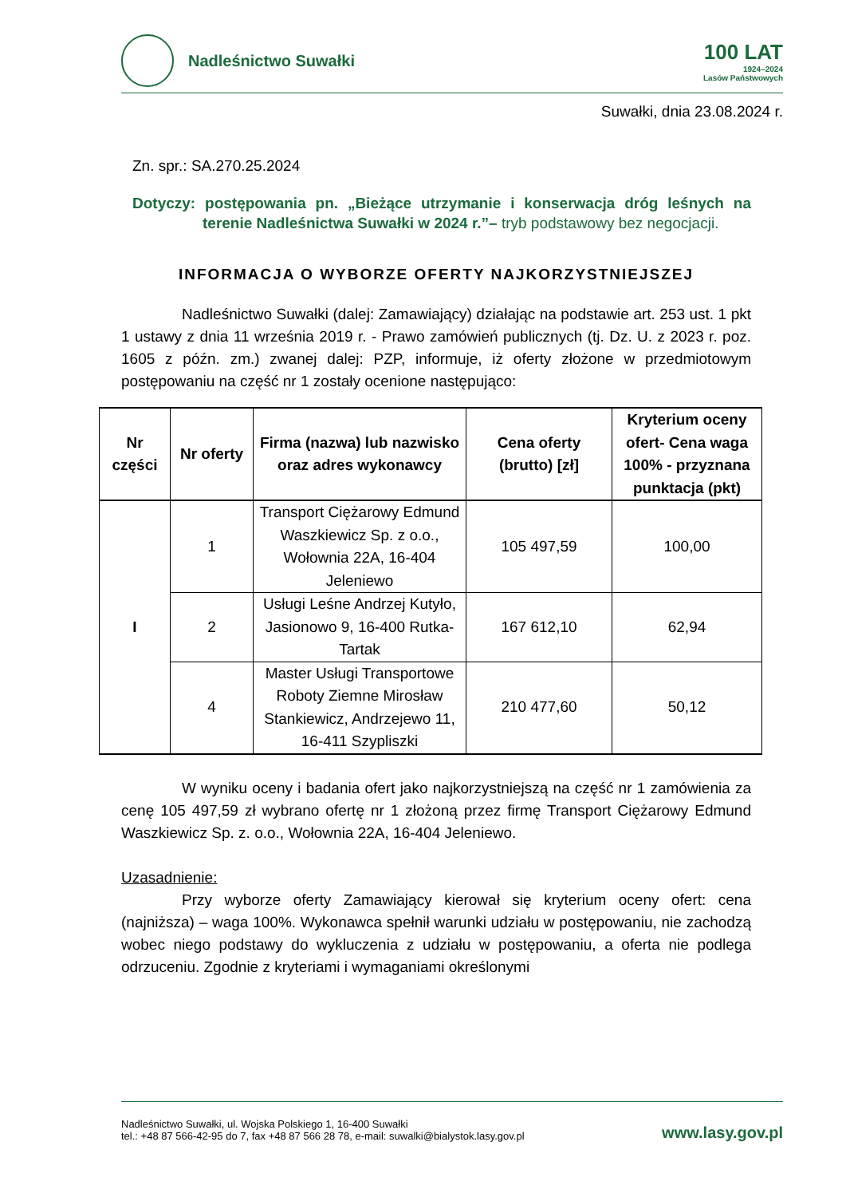Nadleśnictwo Suwałki
100 LAT
1924–2024
Lasów Państwowych
Suwałki, dnia 23.08.2024 r.
Zn. spr.: SA.270.25.2024
Dotyczy: postępowania pn. „Bieżące utrzymanie i konserwacja dróg leśnych na terenie Nadleśnictwa Suwałki w 2024 r.”– tryb podstawowy bez negocjacji.
INFORMACJA O WYBORZE OFERTY NAJKORZYSTNIEJSZEJ
Nadleśnictwo Suwałki (dalej: Zamawiający) działając na podstawie art. 253 ust. 1 pkt 1 ustawy z dnia 11 września 2019 r. - Prawo zamówień publicznych (tj. Dz. U. z 2023 r. poz. 1605 z późn. zm.) zwanej dalej: PZP, informuje, iż oferty złożone w przedmiotowym postępowaniu na część nr 1 zostały ocenione następująco:
| Nr części | Nr oferty | Firma (nazwa) lub nazwisko oraz adres wykonawcy | Cena oferty (brutto) [zł] | Kryterium oceny ofert- Cena waga 100% - przyznana punktacja (pkt) |
| --- | --- | --- | --- | --- |
| I | 1 | Transport Ciężarowy Edmund Waszkiewicz Sp. z o.o., Wołownia 22A, 16-404 Jeleniewo | 105 497,59 | 100,00 |
| | 2 | Usługi Leśne Andrzej Kutyło, Jasionowo 9, 16-400 Rutka-Tartak | 167 612,10 | 62,94 |
| | 4 | Master Usługi Transportowe Roboty Ziemne Mirosław Stankiewicz, Andrzejewo 11, 16-411 Szypliszki | 210 477,60 | 50,12 |
W wyniku oceny i badania ofert jako najkorzystniejszą na część nr 1 zamówienia za cenę 105 497,59 zł wybrano ofertę nr 1 złożoną przez firmę Transport Ciężarowy Edmund Waszkiewicz Sp. z. o.o., Wołownia 22A, 16-404 Jeleniewo.
Uzasadnienie:
Przy wyborze oferty Zamawiający kierował się kryterium oceny ofert: cena (najniższa) – waga 100%. Wykonawca spełnił warunki udziału w postępowaniu, nie zachodzą wobec niego podstawy do wykluczenia z udziału w postępowaniu, a oferta nie podlega odrzuceniu. Zgodnie z kryteriami i wymaganiami określonymi
Nadleśnictwo Suwałki, ul. Wojska Polskiego 1, 16-400 Suwałki
tel.: +48 87 566-42-95 do 7, fax +48 87 566 28 78, e-mail: suwalki@bialystok.lasy.gov.pl
www.lasy.gov.pl